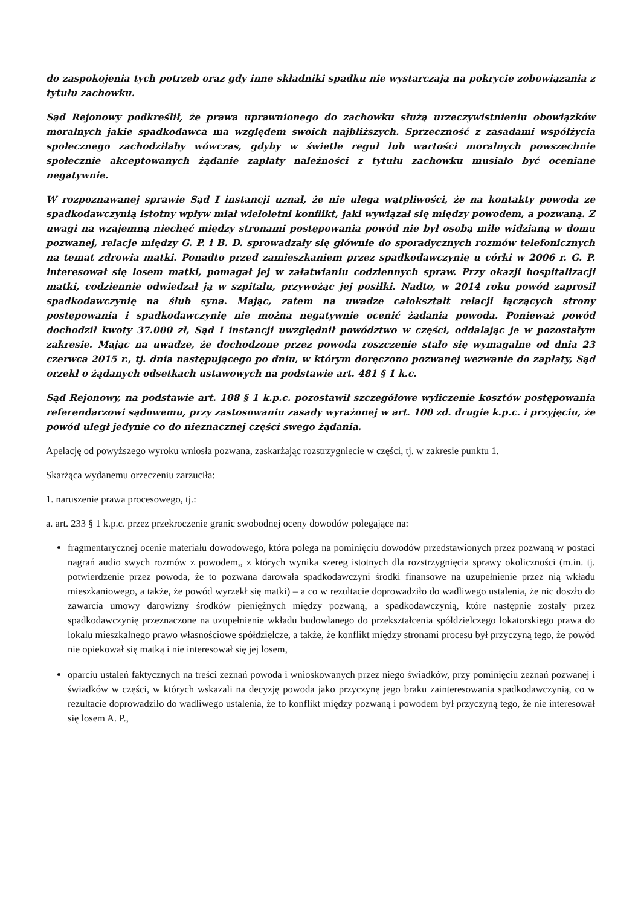do zaspokojenia tych potrzeb oraz gdy inne składniki spadku nie wystarczają na pokrycie zobowiązania z tytułu zachowku.
Sąd Rejonowy podkreślił, że prawa uprawnionego do zachowku służą urzeczywistnieniu obowiązków moralnych jakie spadkodawca ma względem swoich najbliższych. Sprzeczność z zasadami współżycia społecznego zachodziłaby wówczas, gdyby w świetle reguł lub wartości moralnych powszechnie społecznie akceptowanych żądanie zapłaty należności z tytułu zachowku musiało być oceniane negatywnie.
W rozpoznawanej sprawie Sąd I instancji uznał, że nie ulega wątpliwości, że na kontakty powoda ze spadkodawczynią istotny wpływ miał wieloletni konflikt, jaki wywiązał się między powodem, a pozwaną. Z uwagi na wzajemną niechęć między stronami postępowania powód nie był osobą mile widzianą w domu pozwanej, relacje między G. P. i B. D. sprowadzały się głównie do sporadycznych rozmów telefonicznych na temat zdrowia matki. Ponadto przed zamieszkaniem przez spadkodawczynię u córki w 2006 r. G. P. interesował się losem matki, pomagał jej w załatwianiu codziennych spraw. Przy okazji hospitalizacji matki, codziennie odwiedzał ją w szpitalu, przywożąc jej posiłki. Nadto, w 2014 roku powód zaprosił spadkodawczynię na ślub syna. Mając, zatem na uwadze całokształt relacji łączących strony postępowania i spadkodawczynię nie można negatywnie ocenić żądania powoda. Ponieważ powód dochodził kwoty 37.000 zł, Sąd I instancji uwzględnił powództwo w części, oddalając je w pozostałym zakresie. Mając na uwadze, że dochodzone przez powoda roszczenie stało się wymagalne od dnia 23 czerwca 2015 r., tj. dnia następującego po dniu, w którym doręczono pozwanej wezwanie do zapłaty, Sąd orzekł o żądanych odsetkach ustawowych na podstawie art. 481 § 1 k.c.
Sąd Rejonowy, na podstawie art. 108 § 1 k.p.c. pozostawił szczegółowe wyliczenie kosztów postępowania referendarzowi sądowemu, przy zastosowaniu zasady wyrażonej w art. 100 zd. drugie k.p.c. i przyjęciu, że powód uległ jedynie co do nieznacznej części swego żądania.
Apelację od powyższego wyroku wniosła pozwana, zaskarżając rozstrzygniecie w części, tj. w zakresie punktu 1.
Skarżąca wydanemu orzeczeniu zarzuciła:
1. naruszenie prawa procesowego, tj.:
a. art. 233 § 1 k.p.c. przez przekroczenie granic swobodnej oceny dowodów polegające na:
fragmentarycznej ocenie materiału dowodowego, która polega na pominięciu dowodów przedstawionych przez pozwaną w postaci nagrań audio swych rozmów z powodem,, z których wynika szereg istotnych dla rozstrzygnięcia sprawy okoliczności (m.in. tj. potwierdzenie przez powoda, że to pozwana darowała spadkodawczyni środki finansowe na uzupełnienie przez nią wkładu mieszkaniowego, a także, że powód wyrzekł się matki) – a co w rezultacie doprowadziło do wadliwego ustalenia, że nic doszło do zawarcia umowy darowizny środków pieniężnych między pozwaną, a spadkodawczynią, które następnie zostały przez spadkodawczynię przeznaczone na uzupełnienie wkładu budowlanego do przekształcenia spółdzielczego lokatorskiego prawa do lokalu mieszkalnego prawo własnościowe spółdzielcze, a także, że konflikt między stronami procesu był przyczyną tego, że powód nie opiekował się matką i nie interesował się jej losem,
oparciu ustaleń faktycznych na treści zeznań powoda i wnioskowanych przez niego świadków, przy pominięciu zeznań pozwanej i świadków w części, w których wskazali na decyzję powoda jako przyczynę jego braku zainteresowania spadkodawczynią, co w rezultacie doprowadziło do wadliwego ustalenia, że to konflikt między pozwaną i powodem był przyczyną tego, że nie interesował się losem A. P.,